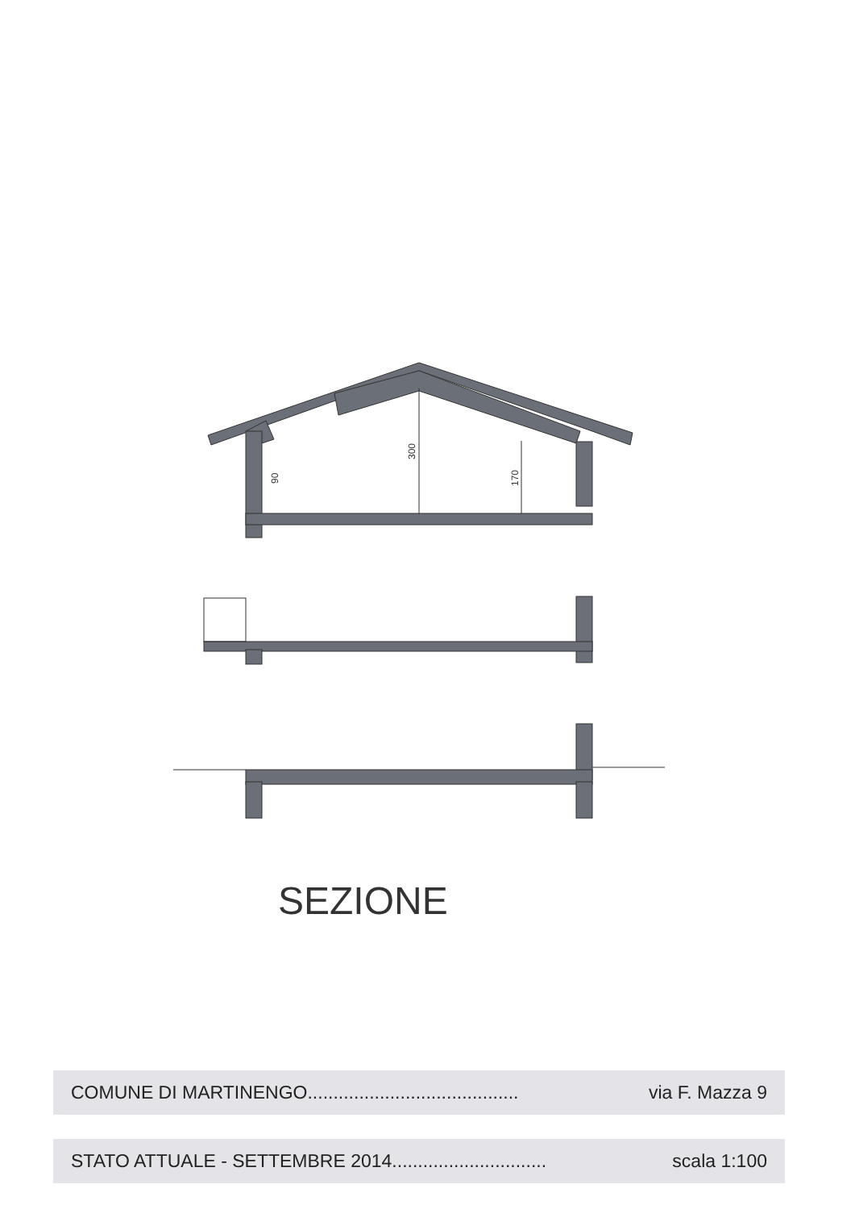90
300
170
SEZIONE
COMUNE DI MARTINENGO......................................... via F. Mazza 9
STATO ATTUALE - SETTEMBRE 2014.............................. scala 1:100